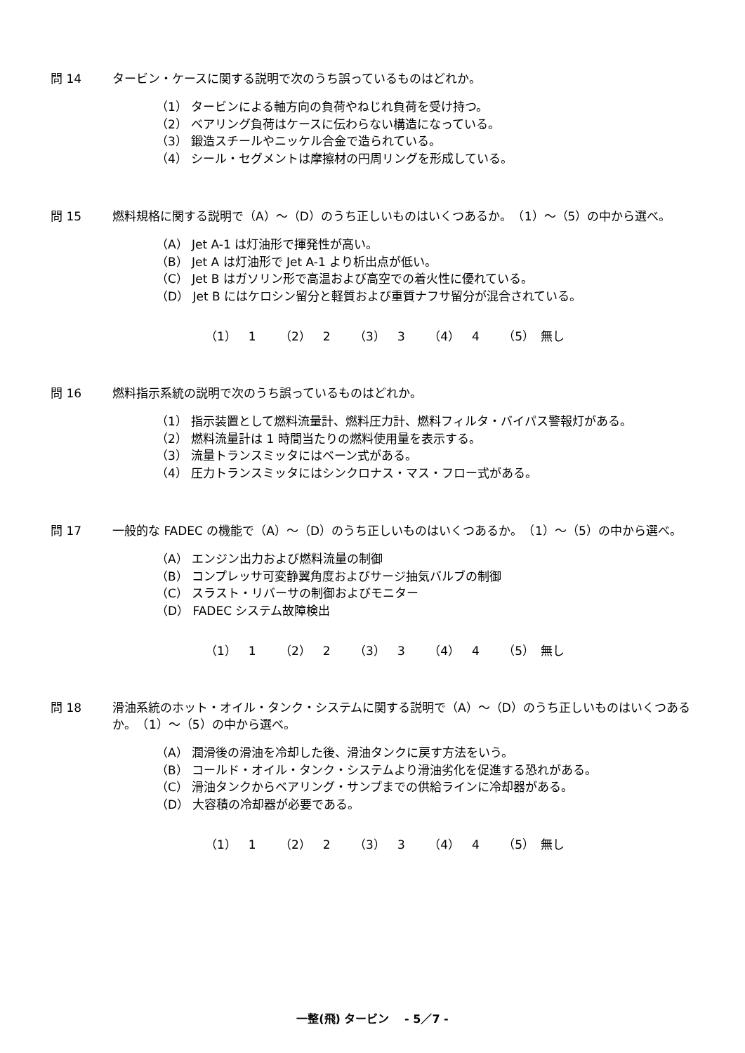問 14 タービン・ケースに関する説明で次のうち誤っているものはどれか。
（1） タービンによる軸方向の負荷やねじれ負荷を受け持つ。
（2） ベアリング負荷はケースに伝わらない構造になっている。
（3） 鍛造スチールやニッケル合金で造られている。
（4） シール・セグメントは摩擦材の円周リングを形成している。
問 15 燃料規格に関する説明で（A）～（D）のうち正しいものはいくつあるか。　（1）～（5）の中から選べ。
（A） Jet A-1 は灯油形で揮発性が高い。
（B） Jet A は灯油形で Jet A-1 より析出点が低い。
（C） Jet B はガソリン形で高温および高空での着火性に優れている。
（D） Jet B にはケロシン留分と軽質および重質ナフサ留分が混合されている。
（1）　1 （2）　2 （3）　3 （4）　4 （5）　無し
問 16 燃料指示系統の説明で次のうち誤っているものはどれか。
（1） 指示装置として燃料流量計、燃料圧力計、燃料フィルタ・バイパス警報灯がある。
（2） 燃料流量計は 1 時間当たりの燃料使用量を表示する。
（3） 流量トランスミッタにはベーン式がある。
（4） 圧力トランスミッタにはシンクロナス・マス・フロー式がある。
問 17 一般的な FADEC の機能で（A）～（D）のうち正しいものはいくつあるか。　（1）～（5）の中から選べ。
（A） エンジン出力および燃料流量の制御
（B） コンプレッサ可変静翼角度およびサージ抽気バルブの制御
（C） スラスト・リバーサの制御およびモニター
（D） FADEC システム故障検出
（1）　1 （2）　2 （3）　3 （4）　4 （5）　無し
問 18 滑油系統のホット・オイル・タンク・システムに関する説明で（A）～（D）のうち正しいものはいくつあるか。　（1）～（5）の中から選べ。
（A） 潤滑後の滑油を冷却した後、滑油タンクに戻す方法をいう。
（B） コールド・オイル・タンク・システムより滑油劣化を促進する恐れがある。
（C） 滑油タンクからベアリング・サンプまでの供給ラインに冷却器がある。
（D） 大容積の冷却器が必要である。
（1）　1 （2）　2 （3）　3 （4）　4 （5）　無し
一整(飛) タービン　 - 5／7 -